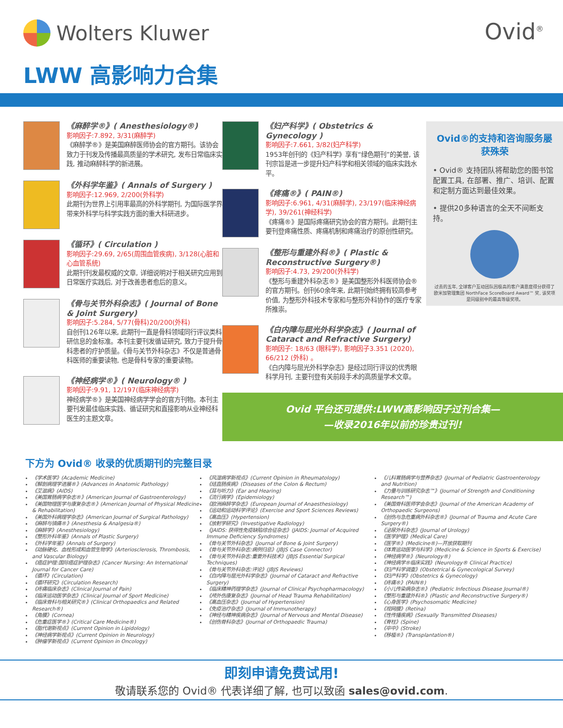Wolters Kluwer Ovid<sup>®</sup>
LWW 高影响力合集
《麻醉学®》( Anesthesiology®)
影响因子:7.892, 3/31(麻醉学)
《麻醉学®》是美国麻醉医师协会的官方期刊。该协会致力于刊发及传播最高质量的学术研究, 发布日常临床实践, 推动麻醉科学的新进展。
《外科学年鉴》( Annals of Surgery )
影响因子:12.969, 2/200(外科学)
此期刊为世界上引用率最高的外科学期刊, 为国际医学界带来外科学与科学实践方面的重大科研进步。
《循环》( Circulation )
影响因子:29.69, 2/65(周围血管疾病), 3/128(心脏和心血管系统)
此期刊刊发最权威的文章, 详细说明对于相关研究应用到日常医疗实践后, 对于改善患者愈后的意义。
《骨与关节外科杂志》( Journal of Bone & Joint Surgery)
影响因子:5.284, 5/77(骨科)20/200(外科)
自创刊126年以来, 此期刊一直是骨科领域同行评议类科研信息的金标准。本刊主要刊发循证研究, 致力于提升骨科患者的疗护质量。《骨与关节外科杂志》不仅是普通骨科医师的重要读物, 也是骨科专家的重要读物。
《神经病学®》( Neurology® )
影响因子:9.91, 12/197(临床神经病学)
神经病学®》是美国神经病学学会的官方刊物。本刊主要刊发最佳临床实践、循证研究和直接影响从业神经科医生的主题文章。
《妇产科学》( Obstetrics & Gynecology )
影响因子:7.661, 3/82(妇产科学)
1953年创刊的《妇产科学》享有“绿色期刊”的美誉, 该刊宗旨是进一步提升妇产科学和相关领域的临床实践水平。
《疼痛®》( PAIN®)
影响因子:6.961, 4/31(麻醉学), 23/197(临床神经病学), 39/261(神经科学)
《疼痛®》是国际疼痛研究协会的官方期刊。此期刊主要刊登疼痛性质、疼痛机制和疼痛治疗的原创性研究。
《整形与重建外科®》( Plastic & Reconstructive Surgery®)
影响因子:4.73, 29/200(外科学)
《整形与重建外科杂志®》是美国整形外科医师协会®的官方期刊。创刊60余年来, 此期刊始终拥有较高参考价值, 为整形外科技术专家和与整形外科协作的医疗专家所推崇。
《白内障与屈光外科学杂志》( Journal of Cataract and Refractive Surgery)
影响因子: 18/63 (眼科学), 影响因子3.351 (2020), 66/212 (外科) 。
《白内障与屈光外科学杂志》是经过同行评议的优秀眼科学月刊, 主要刊登有关前段手术的高质量学术文章。
Ovid®的支持和咨询服务屡获殊荣
• Ovid® 支持团队将帮助您的图书馆配置工具, 在部署、推广、培训、配置和定制方面达到最佳效果。
• 提供20多种语言的全天不间断支持。
过去的五年, 全球客户互动团队因极高的客户满意度得分获得了欧米加管理集团 NorthFace ScoreBoard Award™ 奖, 该奖项是同级别中的最高等级奖项。
Ovid 平台还可提供:LWW高影响因子过刊合集—
—收录2016年以前的珍贵过刊!
下方为 Ovid® 收录的优质期刊的完整目录
《学术医学》(Academic Medicine)
《解剖病理学进展®》(Advances in Anatomic Pathology)
《艾滋病》(AIDS)
《美国胃肠病学杂志®》(American Journal of Gastroenterology)
《美国物理医学与康复杂志®》(American Journal of Physical Medicine & Rehabilitation)
《美国外科病理学杂志》(American Journal of Surgical Pathology)
《麻醉与镇痛®》(Anesthesia & Analgesia®)
《麻醉学》(Anesthesiology)
《整形外科年鉴》(Annals of Plastic Surgery)
《外科学年鉴》(Annals of Surgery)
《动脉硬化、血栓形成和血管生物学》(Arteriosclerosis, Thrombosis, and Vascular Biology)
《癌症护理:国际癌症护理杂志》(Cancer Nursing: An International Journal for Cancer Care)
《循环》(Circulation)
《循环研究》(Circulation Research)
《疼痛临床杂志》(Clinical Journal of Pain)
《临床运动医学杂志》(Clinical Journal of Sport Medicine)
《临床骨科与相关研究®》(Clinical Orthopaedics and Related Research®)
《角膜》(Cornea)
《危重症医学®》(Critical Care Medicine®)
《脂代谢新视点》(Current Opinion in Lipidology)
《神经病学新视点》(Current Opinion in Neurology)
《肿瘤学新视点》(Current Opinion in Oncology)
《风湿病学新视点》(Current Opinion in Rheumatology)
《结直肠疾病》(Diseases of the Colon & Rectum)
《耳与听力》(Ear and Hearing)
《流行病学》(Epidemiology)
《欧洲麻醉学杂志》(European Journal of Anaesthesiology)
《运动和运动科学评论》(Exercise and Sport Sciences Reviews)
《高血压》(Hypertension)
《放射学研究》(Investigative Radiology)
《JAIDS: 获得性免疫缺陷综合征杂志》(JAIDS: Journal of Acquired Immune Deficiency Syndromes)
《骨与关节外科杂志》(Journal of Bone & Joint Surgery)
《骨与关节外科杂志:病例归总》(JBJS Case Connector)
《骨与关节外科杂志:重要外科技术》(JBJS Essential Surgical Techniques)
《骨与关节外科杂志:评论》(JBJS Reviews)
《白内障与屈光外科学杂志》(Journal of Cataract and Refractive Surgery)
《临床精神药理学杂志》(Journal of Clinical Psychopharmacology)
《颅外伤康复杂志》(Journal of Head Trauma Rehabilitation)
《高血压杂志》(Journal of Hypertension)
《免疫治疗杂志》(Journal of Immunotherapy)
《神经与精神疾病杂志》(Journal of Nervous and Mental Disease)
《创伤骨科杂志》(Journal of Orthopaedic Trauma)
《儿科胃肠病学与营养杂志》(Journal of Pediatric Gastroenterology and Nutrition)
《力量与训练研究杂志™》(Journal of Strength and Conditioning Research™)
《美国骨科医师学会杂志》(Journal of the American Academy of Orthopaedic Surgeons)
《创伤与急危重病外科杂志®》(Journal of Trauma and Acute Care Surgery®)
《泌尿外科杂志》(Journal of Urology)
《医学护理》(Medical Care)
《医学®》(Medicine®)—开放获取期刊
《体育运动医学与科学》(Medicine & Science in Sports & Exercise)
《神经病学®》(Neurology®)
《神经病学®临床实践》(Neurology® Clinical Practice)
《妇产科学调查》(Obstetrical & Gynecological Survey)
《妇产科学》(Obstetrics & Gynecology)
《疼痛®》(PAIN®)
《小儿传染病杂志®》(Pediatric Infectious Disease Journal®)
《整形与重建外科®》(Plastic and Reconstructive Surgery®)
《心身医学》(Psychosomatic Medicine)
《视网膜》(Retina)
《性传播疾病》(Sexually Transmitted Diseases)
《脊柱》(Spine)
《卒中》(Stroke)
《移植®》(Transplantation®)
即刻申请免费试用!
敬请联系您的 Ovid® 代表详细了解, 也可以致函 sales@ovid.com.